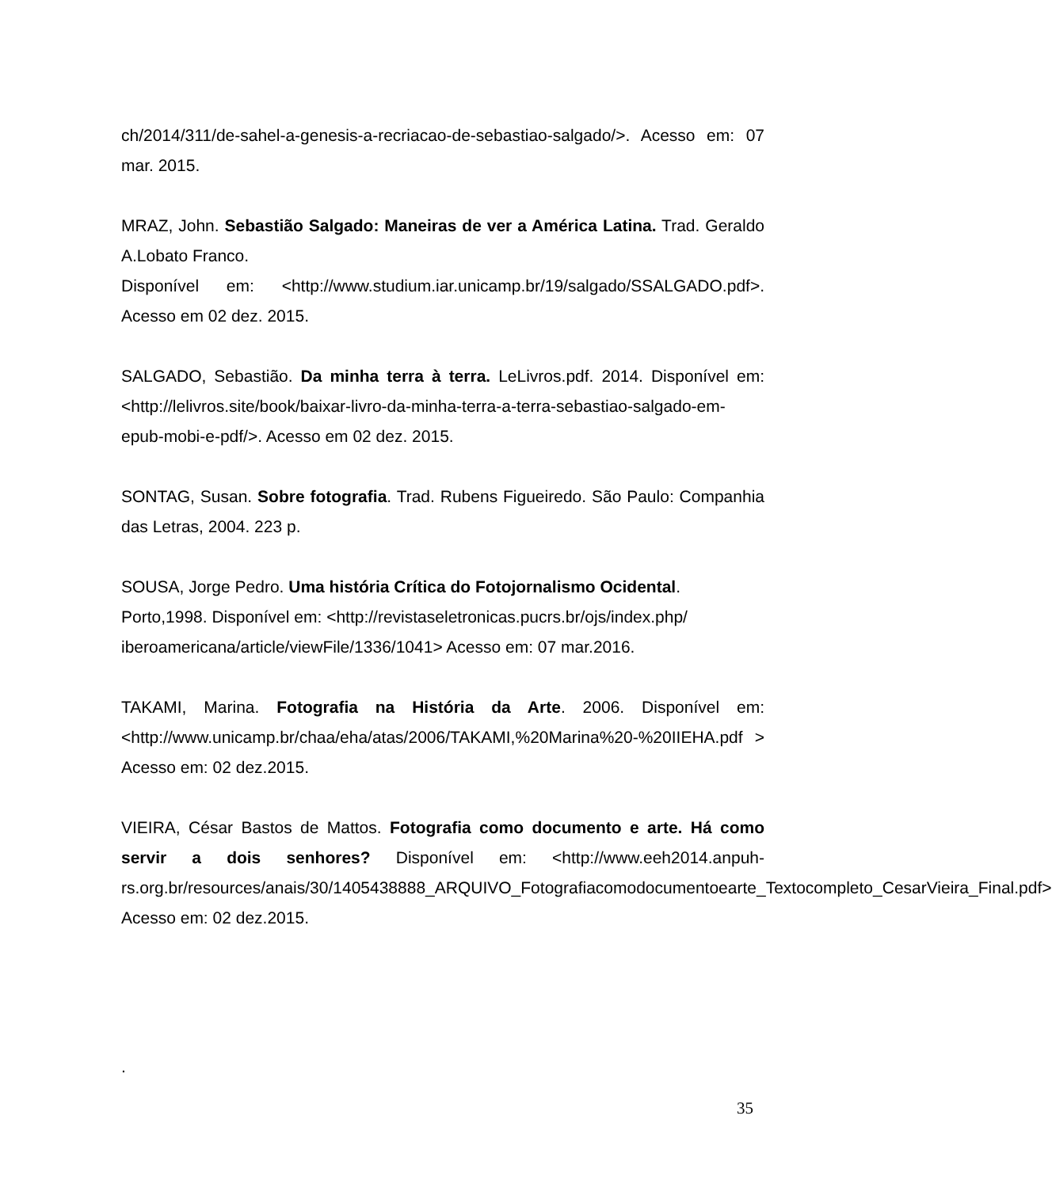ch/2014/311/de-sahel-a-genesis-a-recriacao-de-sebastiao-salgado/>. Acesso em: 07 mar. 2015.
MRAZ, John. Sebastião Salgado: Maneiras de ver a América Latina. Trad. Geraldo A.Lobato Franco.
Disponível em: <http://www.studium.iar.unicamp.br/19/salgado/SSALGADO.pdf>. Acesso em 02 dez. 2015.
SALGADO, Sebastião. Da minha terra à terra. LeLivros.pdf. 2014. Disponível em: <http://lelivros.site/book/baixar-livro-da-minha-terra-a-terra-sebastiao-salgado-em-epub-mobi-e-pdf/>. Acesso em 02 dez. 2015.
SONTAG, Susan. Sobre fotografia. Trad. Rubens Figueiredo. São Paulo: Companhia das Letras, 2004. 223 p.
SOUSA, Jorge Pedro. Uma história Crítica do Fotojornalismo Ocidental.
Porto,1998. Disponível em: <http://revistaseletronicas.pucrs.br/ojs/index.php/ iberoamericana/article/viewFile/1336/1041> Acesso em: 07 mar.2016.
TAKAMI, Marina. Fotografia na História da Arte. 2006. Disponível em: <http://www.unicamp.br/chaa/eha/atas/2006/TAKAMI,%20Marina%20-%20IIEHA.pdf > Acesso em: 02 dez.2015.
VIEIRA, César Bastos de Mattos. Fotografia como documento e arte. Há como servir a dois senhores? Disponível em: <http://www.eeh2014.anpuh-rs.org.br/resources/anais/30/1405438888_ARQUIVO_Fotografiacomodocumentoearte_Textocompleto_CesarVieira_Final.pdf> Acesso em: 02 dez.2015.
.
35